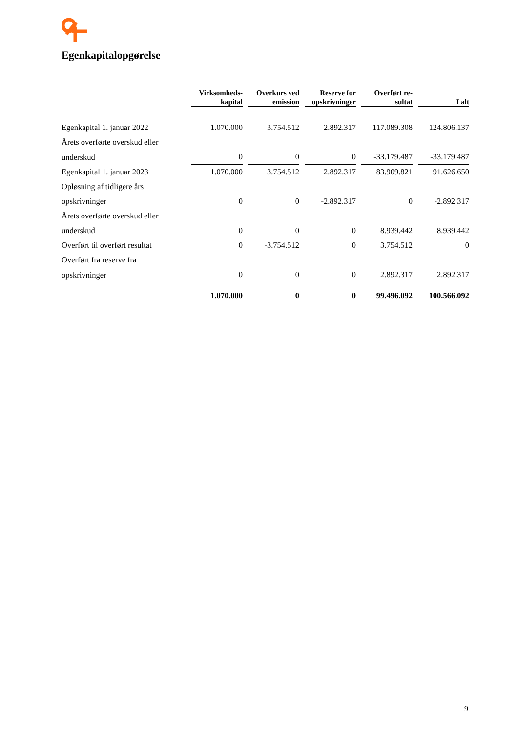Egenkapitalopgørelse
| | Virksomheds- kapital | Overkurs ved emission | Reserve for opskrivninger | Overført re- sultat | I alt |
| --- | --- | --- | --- | --- | --- |
| Egenkapital 1. januar 2022 | 1.070.000 | 3.754.512 | 2.892.317 | 117.089.308 | 124.806.137 |
| Årets overførte overskud eller | | | | | |
| underskud | 0 | 0 | 0 | -33.179.487 | -33.179.487 |
| Egenkapital 1. januar 2023 | 1.070.000 | 3.754.512 | 2.892.317 | 83.909.821 | 91.626.650 |
| Opløsning af tidligere års | | | | | |
| opskrivninger | 0 | 0 | -2.892.317 | 0 | -2.892.317 |
| Årets overførte overskud eller | | | | | |
| underskud | 0 | 0 | 0 | 8.939.442 | 8.939.442 |
| Overført til overført resultat | 0 | -3.754.512 | 0 | 3.754.512 | 0 |
| Overført fra reserve fra | | | | | |
| opskrivninger | 0 | 0 | 0 | 2.892.317 | 2.892.317 |
| | 1.070.000 | 0 | 0 | 99.496.092 | 100.566.092 |
9